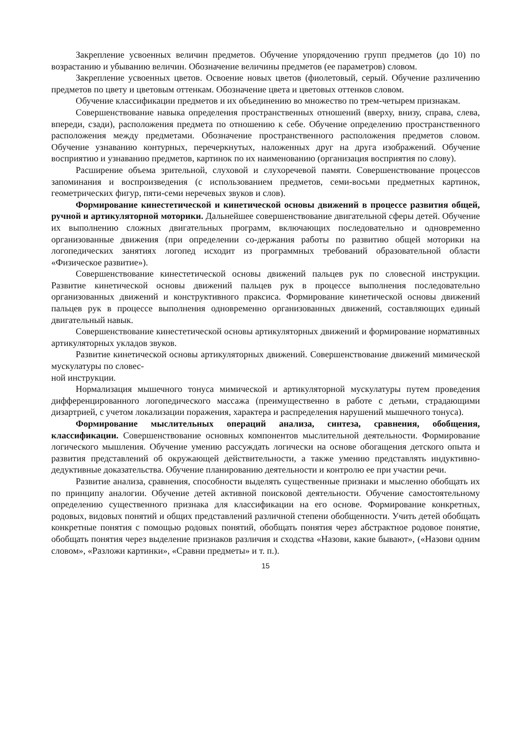Закрепление усвоенных величин предметов. Обучение упорядочению групп предметов (до 10) по возрастанию и убыванию величин. Обозначение величины предметов (ее параметров) словом.
Закрепление усвоенных цветов. Освоение новых цветов (фиолетовый, серый. Обучение различению предметов по цвету и цветовым оттенкам. Обозначение цвета и цветовых оттенков словом.
Обучение классификации предметов и их объединению во множество по трем-четырем признакам.
Совершенствование навыка определения пространственных отношений (вверху, внизу, справа, слева, впереди, сзади), расположения предмета по отношению к себе. Обучение определению пространственного расположения между предметами. Обозначение пространственного расположения предметов словом. Обучение узнаванию контурных, перечеркнутых, наложенных друг на друга изображений. Обучение восприятию и узнаванию предметов, картинок по их наименованию (организация восприятия по слову).
Расширение объема зрительной, слуховой и слухоречевой памяти. Совершенствование процессов запоминания и воспроизведения (с использованием предметов, семи-восьми предметных картинок, геометрических фигур, пяти-семи неречевых звуков и слов).
Формирование кинестетической и кинетической основы движений в процессе развития общей, ручной и артикуляторной моторики. Дальнейшее совершенствование двигательной сферы детей. Обучение их выполнению сложных двигательных программ, включающих последовательно и одновременно организованные движения (при определении со-держания работы по развитию общей моторики на логопедических занятиях логопед исходит из программных требований образовательной области «Физическое развитие»).
Совершенствование кинестетической основы движений пальцев рук по словесной инструкции. Развитие кинетической основы движений пальцев рук в процессе выполнения последовательно организованных движений и конструктивного праксиса. Формирование кинетической основы движений пальцев рук в процессе выполнения одновременно организованных движений, составляющих единый двигательный навык.
Совершенствование кинестетической основы артикуляторных движений и формирование нормативных артикуляторных укладов звуков.
Развитие кинетической основы артикуляторных движений. Совершенствование движений мимической мускулатуры по словес-
ной инструкции.
Нормализация мышечного тонуса мимической и артикуляторной мускулатуры путем проведения дифференцированного логопедического массажа (преимущественно в работе с детьми, страдающими дизартрией, с учетом локализации поражения, характера и распределения нарушений мышечного тонуса).
Формирование мыслительных операций анализа, синтеза, сравнения, обобщения, классификации. Совершенствование основных компонентов мыслительной деятельности. Формирование логического мышления. Обучение умению рассуждать логически на основе обогащения детского опыта и развития представлений об окружающей действительности, а также умению представлять индуктивно-дедуктивные доказательства. Обучение планированию деятельности и контролю ее при участии речи.
Развитие анализа, сравнения, способности выделять существенные признаки и мысленно обобщать их по принципу аналогии. Обучение детей активной поисковой деятельности. Обучение самостоятельному определению существенного признака для классификации на его основе. Формирование конкретных, родовых, видовых понятий и общих представлений различной степени обобщенности. Учить детей обобщать конкретные понятия с помощью родовых понятий, обобщать понятия через абстрактное родовое понятие, обобщать понятия через выделение признаков различия и сходства «Назови, какие бывают», («Назови одним словом», «Разложи картинки», «Сравни предметы» и т. п.).
15